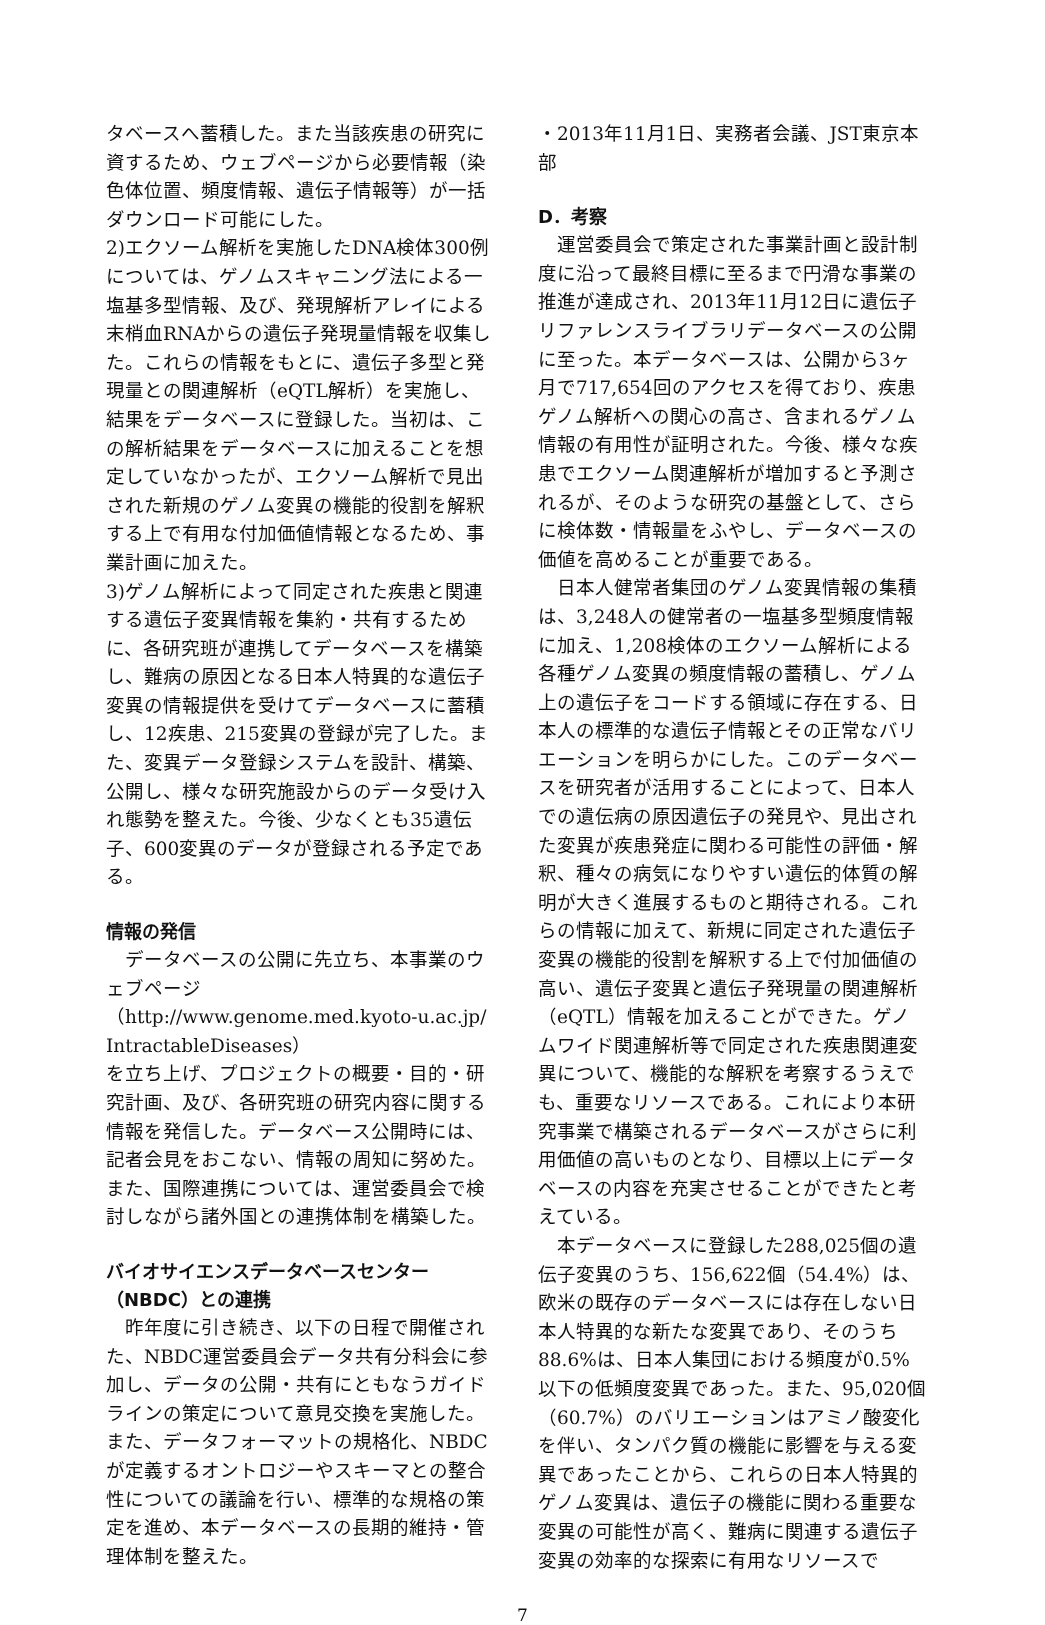タベースへ蓄積した。また当該疾患の研究に資するため、ウェブページから必要情報（染色体位置、頻度情報、遺伝子情報等）が一括ダウンロード可能にした。
2)エクソーム解析を実施したDNA検体300例については、ゲノムスキャニング法による一塩基多型情報、及び、発現解析アレイによる末梢血RNAからの遺伝子発現量情報を収集した。これらの情報をもとに、遺伝子多型と発現量との関連解析（eQTL解析）を実施し、結果をデータベースに登録した。当初は、この解析結果をデータベースに加えることを想定していなかったが、エクソーム解析で見出された新規のゲノム変異の機能的役割を解釈する上で有用な付加価値情報となるため、事業計画に加えた。
3)ゲノム解析によって同定された疾患と関連する遺伝子変異情報を集約・共有するために、各研究班が連携してデータベースを構築し、難病の原因となる日本人特異的な遺伝子変異の情報提供を受けてデータベースに蓄積し、12疾患、215変異の登録が完了した。また、変異データ登録システムを設計、構築、公開し、様々な研究施設からのデータ受け入れ態勢を整えた。今後、少なくとも35遺伝子、600変異のデータが登録される予定である。
情報の発信
データベースの公開に先立ち、本事業のウェブページ
（http://www.genome.med.kyoto-u.ac.jp/ IntractableDiseases）
を立ち上げ、プロジェクトの概要・目的・研究計画、及び、各研究班の研究内容に関する情報を発信した。データベース公開時には、記者会見をおこない、情報の周知に努めた。また、国際連携については、運営委員会で検討しながら諸外国との連携体制を構築した。
バイオサイエンスデータベースセンター（NBDC）との連携
昨年度に引き続き、以下の日程で開催された、NBDC運営委員会データ共有分科会に参加し、データの公開・共有にともなうガイドラインの策定について意見交換を実施した。また、データフォーマットの規格化、NBDCが定義するオントロジーやスキーマとの整合性についての議論を行い、標準的な規格の策定を進め、本データベースの長期的維持・管理体制を整えた。
・2013年11月1日、実務者会議、JST東京本部
D．考察
運営委員会で策定された事業計画と設計制度に沿って最終目標に至るまで円滑な事業の推進が達成され、2013年11月12日に遺伝子リファレンスライブラリデータベースの公開に至った。本データベースは、公開から3ヶ月で717,654回のアクセスを得ており、疾患ゲノム解析への関心の高さ、含まれるゲノム情報の有用性が証明された。今後、様々な疾患でエクソーム関連解析が増加すると予測されるが、そのような研究の基盤として、さらに検体数・情報量をふやし、データベースの価値を高めることが重要である。
日本人健常者集団のゲノム変異情報の集積は、3,248人の健常者の一塩基多型頻度情報に加え、1,208検体のエクソーム解析による各種ゲノム変異の頻度情報の蓄積し、ゲノム上の遺伝子をコードする領域に存在する、日本人の標準的な遺伝子情報とその正常なバリエーションを明らかにした。このデータベースを研究者が活用することによって、日本人での遺伝病の原因遺伝子の発見や、見出された変異が疾患発症に関わる可能性の評価・解釈、種々の病気になりやすい遺伝的体質の解明が大きく進展するものと期待される。これらの情報に加えて、新規に同定された遺伝子変異の機能的役割を解釈する上で付加価値の高い、遺伝子変異と遺伝子発現量の関連解析（eQTL）情報を加えることができた。ゲノムワイド関連解析等で同定された疾患関連変異について、機能的な解釈を考察するうえでも、重要なリソースである。これにより本研究事業で構築されるデータベースがさらに利用価値の高いものとなり、目標以上にデータベースの内容を充実させることができたと考えている。
本データベースに登録した288,025個の遺伝子変異のうち、156,622個（54.4%）は、欧米の既存のデータベースには存在しない日本人特異的な新たな変異であり、そのうち88.6%は、日本人集団における頻度が0.5%以下の低頻度変異であった。また、95,020個（60.7%）のバリエーションはアミノ酸変化を伴い、タンパク質の機能に影響を与える変異であったことから、これらの日本人特異的ゲノム変異は、遺伝子の機能に関わる重要な変異の可能性が高く、難病に関連する遺伝子変異の効率的な探索に有用なリソースで
7